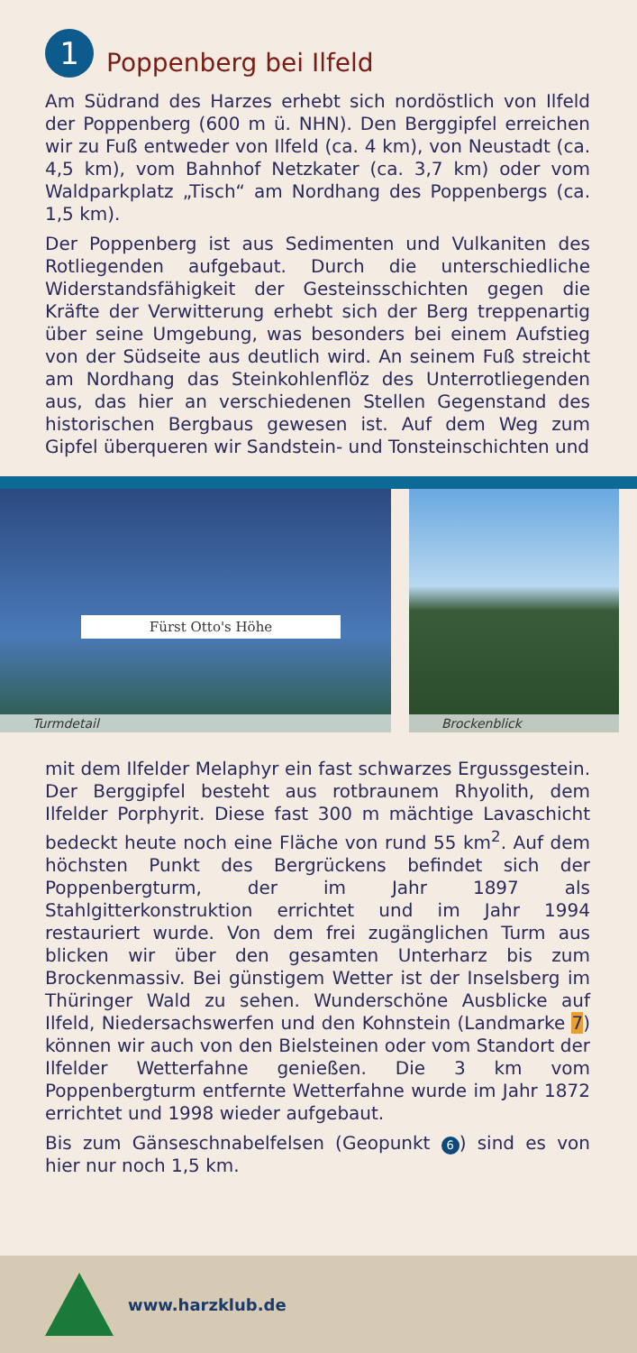1 Poppenberg bei Ilfeld
Am Südrand des Harzes erhebt sich nordöstlich von Ilfeld der Poppenberg (600 m ü. NHN). Den Berggipfel erreichen wir zu Fuß entweder von Ilfeld (ca. 4 km), von Neustadt (ca. 4,5 km), vom Bahnhof Netzkater (ca. 3,7 km) oder vom Waldparkplatz „Tisch“ am Nordhang des Poppenbergs (ca. 1,5 km).
Der Poppenberg ist aus Sedimenten und Vulkaniten des Rotliegenden aufgebaut. Durch die unterschiedliche Widerstandsfähigkeit der Gesteinsschichten gegen die Kräfte der Verwitterung erhebt sich der Berg treppenartig über seine Umgebung, was besonders bei einem Aufstieg von der Südseite aus deutlich wird. An seinem Fuß streicht am Nordhang das Steinkohlenflöz des Unterrotliegenden aus, das hier an verschiedenen Stellen Gegenstand des historischen Bergbaus gewesen ist. Auf dem Weg zum Gipfel überqueren wir Sandstein- und Tonsteinschichten und
Fürst Otto's Höhe
Turmdetail
Brockenblick
mit dem Ilfelder Melaphyr ein fast schwarzes Ergussgestein. Der Berggipfel besteht aus rotbraunem Rhyolith, dem Ilfelder Porphyrit. Diese fast 300 m mächtige Lavaschicht bedeckt heute noch eine Fläche von rund 55 km<sup>2</sup>. Auf dem höchsten Punkt des Bergrückens befindet sich der Poppenbergturm, der im Jahr 1897 als Stahlgitterkonstruktion errichtet und im Jahr 1994 restauriert wurde. Von dem frei zugänglichen Turm aus blicken wir über den gesamten Unterharz bis zum Brockenmassiv. Bei günstigem Wetter ist der Inselsberg im Thüringer Wald zu sehen. Wunderschöne Ausblicke auf Ilfeld, Niedersachswerfen und den Kohnstein (Landmarke 7) können wir auch von den Bielsteinen oder vom Standort der Ilfelder Wetterfahne genießen. Die 3 km vom Poppenbergturm entfernte Wetterfahne wurde im Jahr 1872 errichtet und 1998 wieder aufgebaut.
Bis zum Gänseschnabelfelsen (Geopunkt 6) sind es von hier nur noch 1,5 km.
www.harzklub.de